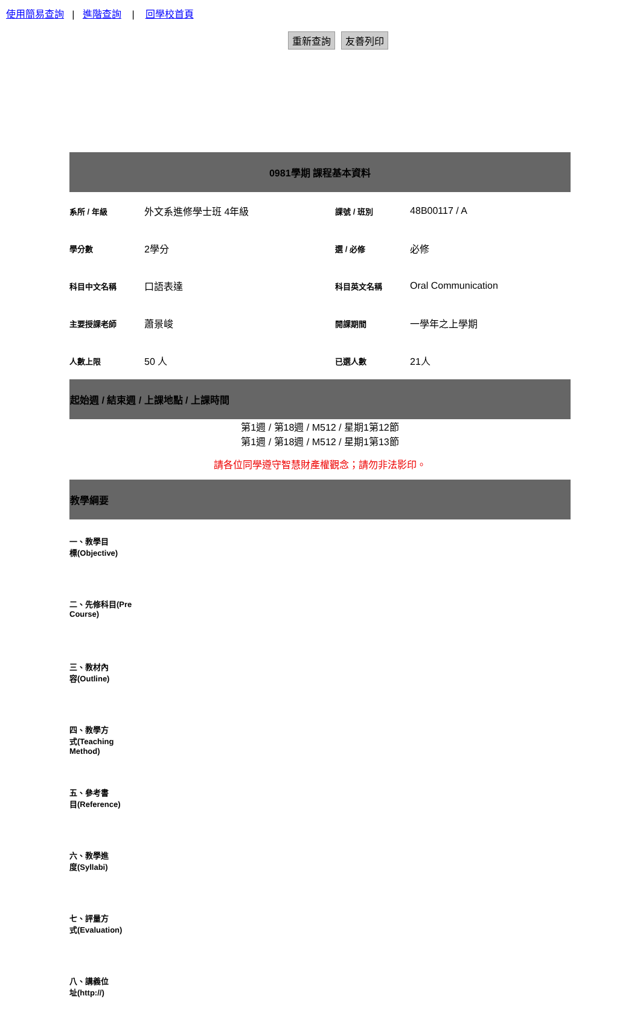使用簡易查詢 | 進階查詢 | 回學校首頁
重新查詢 友善列印
| 0981學期 課程基本資料 | | | |
| --- | --- | --- | --- |
| 系所 / 年級 | 外文系進修學士班 4年級 | 課號 / 班別 | 48B00117 / A |
| 學分數 | 2學分 | 選 / 必修 | 必修 |
| 科目中文名稱 | 口語表達 | 科目英文名稱 | Oral Communication |
| 主要授課老師 | 蕭景峻 | 開課期間 | 一學年之上學期 |
| 人數上限 | 50 人 | 已選人數 | 21人 |
| 起始週 / 結束週 / 上課地點 / 上課時間 | | | |
| 第1週 / 第18週 / M512 / 星期1第12節 第1週 / 第18週 / M512 / 星期1第13節 | | | |
| 請各位同學遵守智慧財產權觀念；請勿非法影印。 | | | |
| 教學綱要 | | | |
| 一、教學目 標(Objective) | | | |
| 二、先修科目(Pre Course) | | | |
| 三、教材內 容(Outline) | | | |
| 四、教學方 式(Teaching Method) | | | |
| 五、參考書 目(Reference) | | | |
| 六、教學進 度(Syllabi) | | | |
| 七、評量方 式(Evaluation) | | | |
| 八、講義位 址(http://) | | | |